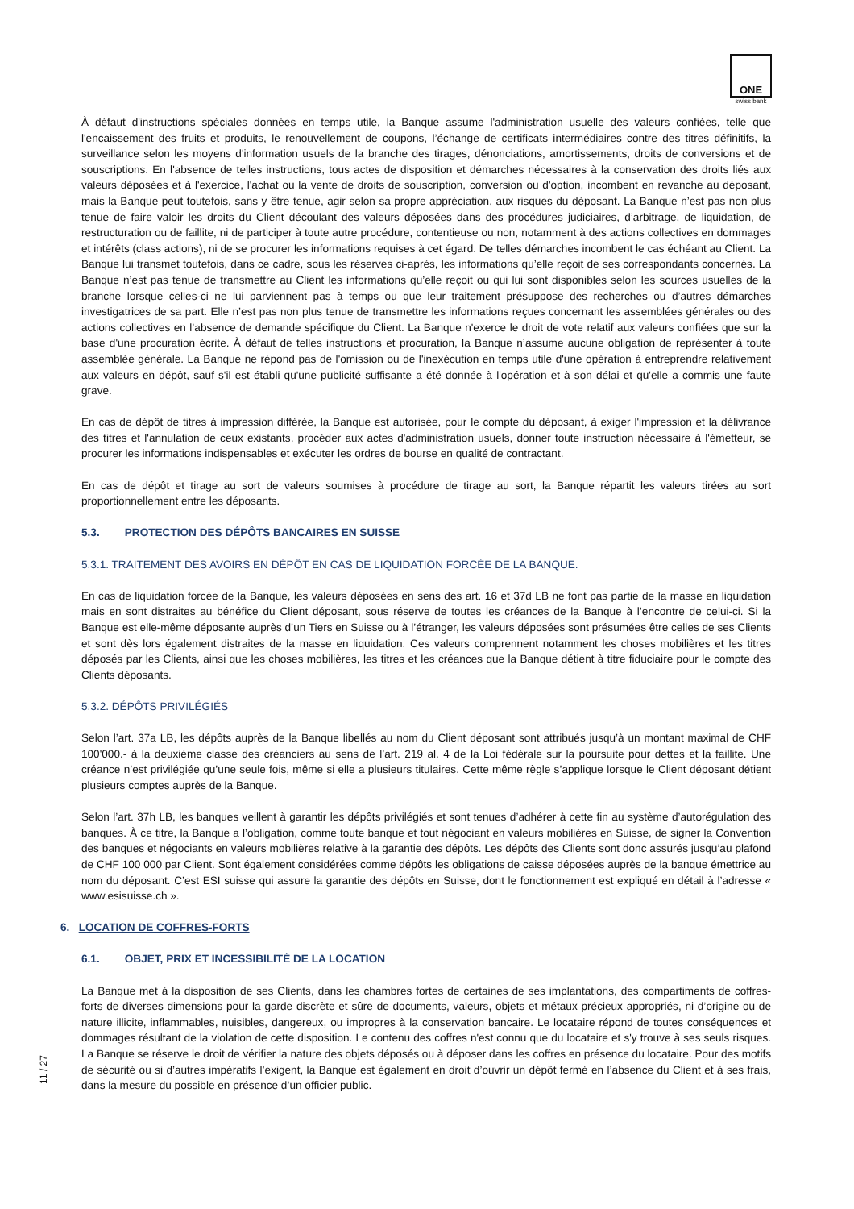ONE
swiss bank
À défaut d'instructions spéciales données en temps utile, la Banque assume l'administration usuelle des valeurs confiées, telle que l'encaissement des fruits et produits, le renouvellement de coupons, l’échange de certificats intermédiaires contre des titres définitifs, la surveillance selon les moyens d'information usuels de la branche des tirages, dénonciations, amortissements, droits de conversions et de souscriptions. En l'absence de telles instructions, tous actes de disposition et démarches nécessaires à la conservation des droits liés aux valeurs déposées et à l'exercice, l'achat ou la vente de droits de souscription, conversion ou d'option, incombent en revanche au déposant, mais la Banque peut toutefois, sans y être tenue, agir selon sa propre appréciation, aux risques du déposant. La Banque n’est pas non plus tenue de faire valoir les droits du Client découlant des valeurs déposées dans des procédures judiciaires, d’arbitrage, de liquidation, de restructuration ou de faillite, ni de participer à toute autre procédure, contentieuse ou non, notamment à des actions collectives en dommages et intérêts (class actions), ni de se procurer les informations requises à cet égard. De telles démarches incombent le cas échéant au Client. La Banque lui transmet toutefois, dans ce cadre, sous les réserves ci-après, les informations qu’elle reçoit de ses correspondants concernés. La Banque n’est pas tenue de transmettre au Client les informations qu’elle reçoit ou qui lui sont disponibles selon les sources usuelles de la branche lorsque celles-ci ne lui parviennent pas à temps ou que leur traitement présuppose des recherches ou d’autres démarches investigatrices de sa part. Elle n’est pas non plus tenue de transmettre les informations reçues concernant les assemblées générales ou des actions collectives en l’absence de demande spécifique du Client. La Banque n'exerce le droit de vote relatif aux valeurs confiées que sur la base d'une procuration écrite. À défaut de telles instructions et procuration, la Banque n’assume aucune obligation de représenter à toute assemblée générale. La Banque ne répond pas de l'omission ou de l'inexécution en temps utile d'une opération à entreprendre relativement aux valeurs en dépôt, sauf s'il est établi qu'une publicité suffisante a été donnée à l'opération et à son délai et qu'elle a commis une faute grave.
En cas de dépôt de titres à impression différée, la Banque est autorisée, pour le compte du déposant, à exiger l'impression et la délivrance des titres et l'annulation de ceux existants, procéder aux actes d'administration usuels, donner toute instruction nécessaire à l'émetteur, se procurer les informations indispensables et exécuter les ordres de bourse en qualité de contractant.
En cas de dépôt et tirage au sort de valeurs soumises à procédure de tirage au sort, la Banque répartit les valeurs tirées au sort proportionnellement entre les déposants.
5.3. PROTECTION DES DÉPÔTS BANCAIRES EN SUISSE
5.3.1. TRAITEMENT DES AVOIRS EN DÉPÔT EN CAS DE LIQUIDATION FORCÉE DE LA BANQUE.
En cas de liquidation forcée de la Banque, les valeurs déposées en sens des art. 16 et 37d LB ne font pas partie de la masse en liquidation mais en sont distraites au bénéfice du Client déposant, sous réserve de toutes les créances de la Banque à l’encontre de celui-ci. Si la Banque est elle-même déposante auprès d’un Tiers en Suisse ou à l’étranger, les valeurs déposées sont présumées être celles de ses Clients et sont dès lors également distraites de la masse en liquidation. Ces valeurs comprennent notamment les choses mobilières et les titres déposés par les Clients, ainsi que les choses mobilières, les titres et les créances que la Banque détient à titre fiduciaire pour le compte des Clients déposants.
5.3.2. DÉPÔTS PRIVILÉGIÉS
Selon l’art. 37a LB, les dépôts auprès de la Banque libellés au nom du Client déposant sont attribués jusqu’à un montant maximal de CHF 100'000.- à la deuxième classe des créanciers au sens de l’art. 219 al. 4 de la Loi fédérale sur la poursuite pour dettes et la faillite. Une créance n’est privilégiée qu’une seule fois, même si elle a plusieurs titulaires. Cette même règle s’applique lorsque le Client déposant détient plusieurs comptes auprès de la Banque.
Selon l’art. 37h LB, les banques veillent à garantir les dépôts privilégiés et sont tenues d’adhérer à cette fin au système d’autorégulation des banques. À ce titre, la Banque a l’obligation, comme toute banque et tout négociant en valeurs mobilières en Suisse, de signer la Convention des banques et négociants en valeurs mobilières relative à la garantie des dépôts. Les dépôts des Clients sont donc assurés jusqu’au plafond de CHF 100 000 par Client. Sont également considérées comme dépôts les obligations de caisse déposées auprès de la banque émettrice au nom du déposant. C’est ESI suisse qui assure la garantie des dépôts en Suisse, dont le fonctionnement est expliqué en détail à l’adresse « www.esisuisse.ch ».
6. LOCATION DE COFFRES-FORTS
6.1. OBJET, PRIX ET INCESSIBILITÉ DE LA LOCATION
La Banque met à la disposition de ses Clients, dans les chambres fortes de certaines de ses implantations, des compartiments de coffres-forts de diverses dimensions pour la garde discrète et sûre de documents, valeurs, objets et métaux précieux appropriés, ni d’origine ou de nature illicite, inflammables, nuisibles, dangereux, ou impropres à la conservation bancaire. Le locataire répond de toutes conséquences et dommages résultant de la violation de cette disposition. Le contenu des coffres n'est connu que du locataire et s'y trouve à ses seuls risques. La Banque se réserve le droit de vérifier la nature des objets déposés ou à déposer dans les coffres en présence du locataire. Pour des motifs de sécurité ou si d’autres impératifs l’exigent, la Banque est également en droit d’ouvrir un dépôt fermé en l’absence du Client et à ses frais, dans la mesure du possible en présence d’un officier public.
11 / 27